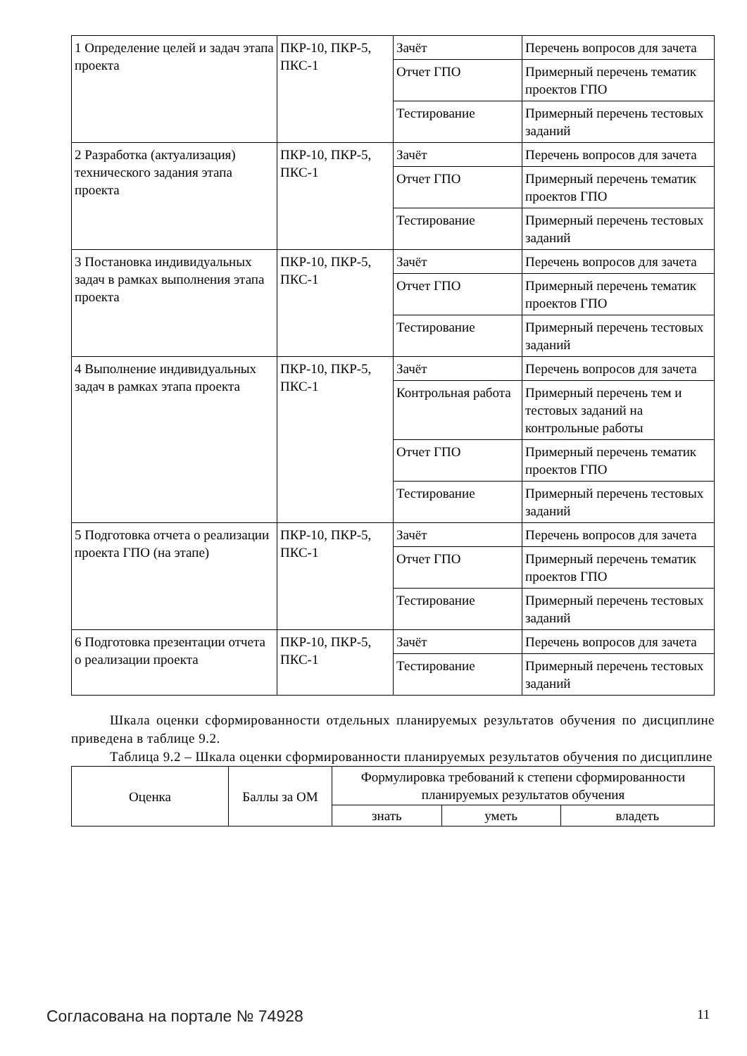| 1 Определение целей и задач этапа проекта | ПКР-10, ПКР-5, ПКС-1 | Зачёт | Перечень вопросов для зачета |
| | | Отчет ГПО | Примерный перечень тематик проектов ГПО |
| | | Тестирование | Примерный перечень тестовых заданий |
| 2 Разработка (актуализация) технического задания этапа проекта | ПКР-10, ПКР-5, ПКС-1 | Зачёт | Перечень вопросов для зачета |
| | | Отчет ГПО | Примерный перечень тематик проектов ГПО |
| | | Тестирование | Примерный перечень тестовых заданий |
| 3 Постановка индивидуальных задач в рамках выполнения этапа проекта | ПКР-10, ПКР-5, ПКС-1 | Зачёт | Перечень вопросов для зачета |
| | | Отчет ГПО | Примерный перечень тематик проектов ГПО |
| | | Тестирование | Примерный перечень тестовых заданий |
| 4 Выполнение индивидуальных задач в рамках этапа проекта | ПКР-10, ПКР-5, ПКС-1 | Зачёт | Перечень вопросов для зачета |
| | | Контрольная работа | Примерный перечень тем и тестовых заданий на контрольные работы |
| | | Отчет ГПО | Примерный перечень тематик проектов ГПО |
| | | Тестирование | Примерный перечень тестовых заданий |
| 5 Подготовка отчета о реализации проекта ГПО (на этапе) | ПКР-10, ПКР-5, ПКС-1 | Зачёт | Перечень вопросов для зачета |
| | | Отчет ГПО | Примерный перечень тематик проектов ГПО |
| | | Тестирование | Примерный перечень тестовых заданий |
| 6 Подготовка презентации отчета о реализации проекта | ПКР-10, ПКР-5, ПКС-1 | Зачёт | Перечень вопросов для зачета |
| | | Тестирование | Примерный перечень тестовых заданий |
Шкала оценки сформированности отдельных планируемых результатов обучения по дисциплине приведена в таблице 9.2.
Таблица 9.2 – Шкала оценки сформированности планируемых результатов обучения по дисциплине
| Оценка | Баллы за ОМ | Формулировка требований к степени сформированности планируемых результатов обучения | | |
| --- | --- | --- | --- | --- |
| | | знать | уметь | владеть |
Согласована на портале № 74928 11